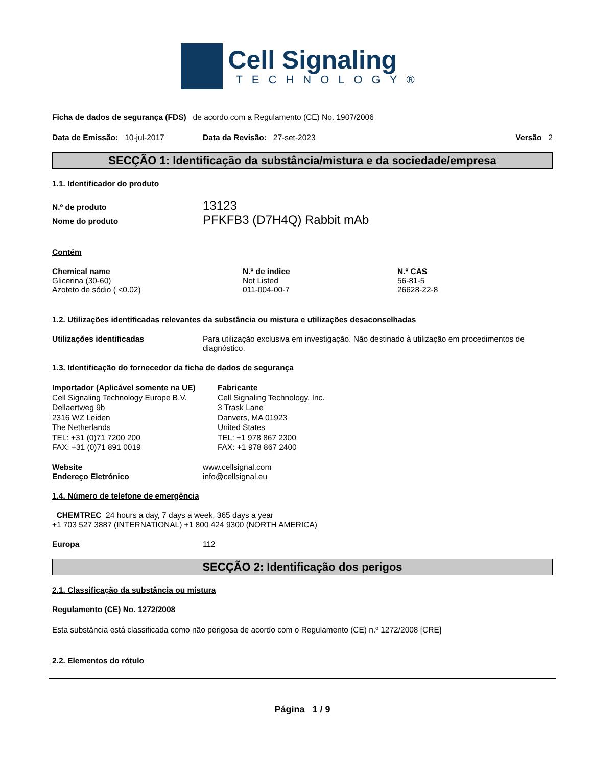Cell Signaling
TECHNOLOGY®
Ficha de dados de segurança (FDS) de acordo com a Regulamento (CE) No. 1907/2006
Data de Emissão: 10-jul-2017 Data da Revisão: 27-set-2023 Versão 2
SECÇÃO 1: Identificação da substância/mistura e da sociedade/empresa
1.1. Identificador do produto
| N.º de produto | 13123 |
| Nome do produto | PFKFB3 (D7H4Q) Rabbit mAb |
Contém
| Chemical name | N.º de índice | N.º CAS |
| --- | --- | --- |
| Glicerina (30-60) | Not Listed | 56-81-5 |
| Azoteto de sódio ( <0.02) | 011-004-00-7 | 26628-22-8 |
1.2. Utilizações identificadas relevantes da substância ou mistura e utilizações desaconselhadas
Utilizações identificadas Para utilização exclusiva em investigação. Não destinado à utilização em procedimentos de diagnóstico.
1.3. Identificação do fornecedor da ficha de dados de segurança
Importador (Aplicável somente na UE)
Cell Signaling Technology Europe B.V.
Dellaertweg 9b
2316 WZ Leiden
The Netherlands
TEL: +31 (0)71 7200 200
FAX: +31 (0)71 891 0019
Fabricante
Cell Signaling Technology, Inc.
3 Trask Lane
Danvers, MA 01923
United States
TEL: +1 978 867 2300
FAX: +1 978 867 2400
| Website | www.cellsignal.com |
| Endereço Eletrónico | info@cellsignal.eu |
1.4. Número de telefone de emergência
CHEMTREC 24 hours a day, 7 days a week, 365 days a year
+1 703 527 3887 (INTERNATIONAL) +1 800 424 9300 (NORTH AMERICA)
Europa 112
SECÇÃO 2: Identificação dos perigos
2.1. Classificação da substância ou mistura
Regulamento (CE) No. 1272/2008
Esta substância está classificada como não perigosa de acordo com o Regulamento (CE) n.º 1272/2008 [CRE]
2.2. Elementos do rótulo
Página 1 / 9